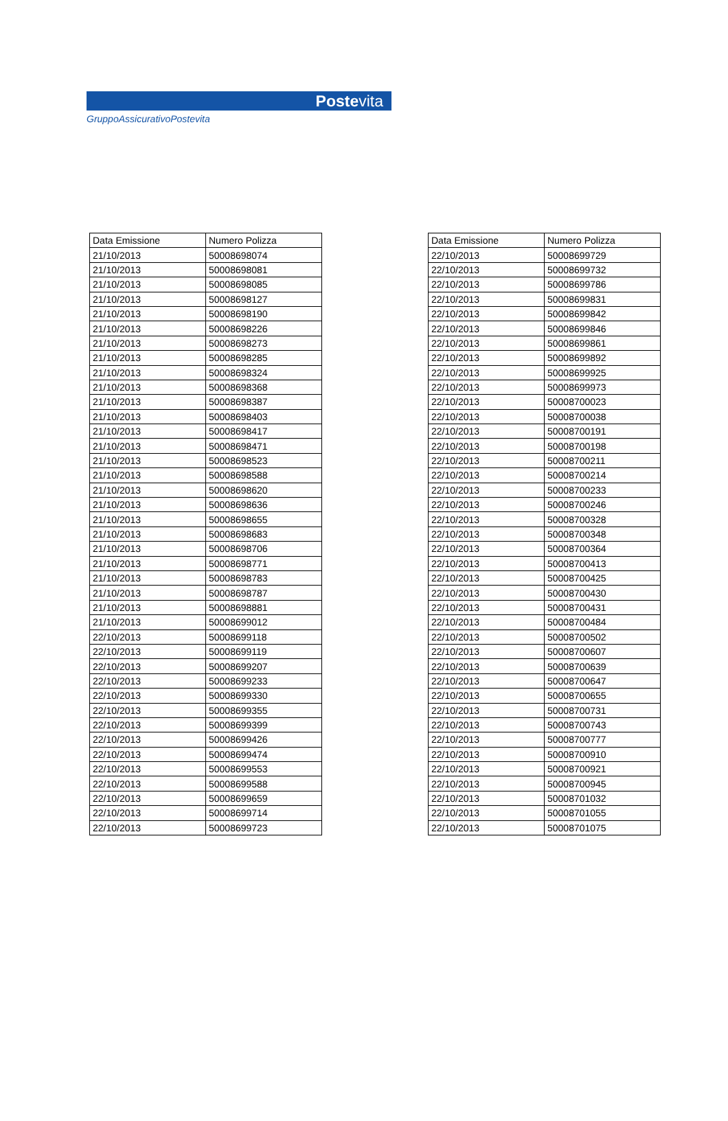Postevita
GruppoAssicurativoPostevita
| Data Emissione | Numero Polizza |
| --- | --- |
| 21/10/2013 | 50008698074 |
| 21/10/2013 | 50008698081 |
| 21/10/2013 | 50008698085 |
| 21/10/2013 | 50008698127 |
| 21/10/2013 | 50008698190 |
| 21/10/2013 | 50008698226 |
| 21/10/2013 | 50008698273 |
| 21/10/2013 | 50008698285 |
| 21/10/2013 | 50008698324 |
| 21/10/2013 | 50008698368 |
| 21/10/2013 | 50008698387 |
| 21/10/2013 | 50008698403 |
| 21/10/2013 | 50008698417 |
| 21/10/2013 | 50008698471 |
| 21/10/2013 | 50008698523 |
| 21/10/2013 | 50008698588 |
| 21/10/2013 | 50008698620 |
| 21/10/2013 | 50008698636 |
| 21/10/2013 | 50008698655 |
| 21/10/2013 | 50008698683 |
| 21/10/2013 | 50008698706 |
| 21/10/2013 | 50008698771 |
| 21/10/2013 | 50008698783 |
| 21/10/2013 | 50008698787 |
| 21/10/2013 | 50008698881 |
| 21/10/2013 | 50008699012 |
| 22/10/2013 | 50008699118 |
| 22/10/2013 | 50008699119 |
| 22/10/2013 | 50008699207 |
| 22/10/2013 | 50008699233 |
| 22/10/2013 | 50008699330 |
| 22/10/2013 | 50008699355 |
| 22/10/2013 | 50008699399 |
| 22/10/2013 | 50008699426 |
| 22/10/2013 | 50008699474 |
| 22/10/2013 | 50008699553 |
| 22/10/2013 | 50008699588 |
| 22/10/2013 | 50008699659 |
| 22/10/2013 | 50008699714 |
| 22/10/2013 | 50008699723 |
| Data Emissione | Numero Polizza |
| --- | --- |
| 22/10/2013 | 50008699729 |
| 22/10/2013 | 50008699732 |
| 22/10/2013 | 50008699786 |
| 22/10/2013 | 50008699831 |
| 22/10/2013 | 50008699842 |
| 22/10/2013 | 50008699846 |
| 22/10/2013 | 50008699861 |
| 22/10/2013 | 50008699892 |
| 22/10/2013 | 50008699925 |
| 22/10/2013 | 50008699973 |
| 22/10/2013 | 50008700023 |
| 22/10/2013 | 50008700038 |
| 22/10/2013 | 50008700191 |
| 22/10/2013 | 50008700198 |
| 22/10/2013 | 50008700211 |
| 22/10/2013 | 50008700214 |
| 22/10/2013 | 50008700233 |
| 22/10/2013 | 50008700246 |
| 22/10/2013 | 50008700328 |
| 22/10/2013 | 50008700348 |
| 22/10/2013 | 50008700364 |
| 22/10/2013 | 50008700413 |
| 22/10/2013 | 50008700425 |
| 22/10/2013 | 50008700430 |
| 22/10/2013 | 50008700431 |
| 22/10/2013 | 50008700484 |
| 22/10/2013 | 50008700502 |
| 22/10/2013 | 50008700607 |
| 22/10/2013 | 50008700639 |
| 22/10/2013 | 50008700647 |
| 22/10/2013 | 50008700655 |
| 22/10/2013 | 50008700731 |
| 22/10/2013 | 50008700743 |
| 22/10/2013 | 50008700777 |
| 22/10/2013 | 50008700910 |
| 22/10/2013 | 50008700921 |
| 22/10/2013 | 50008700945 |
| 22/10/2013 | 50008701032 |
| 22/10/2013 | 50008701055 |
| 22/10/2013 | 50008701075 |